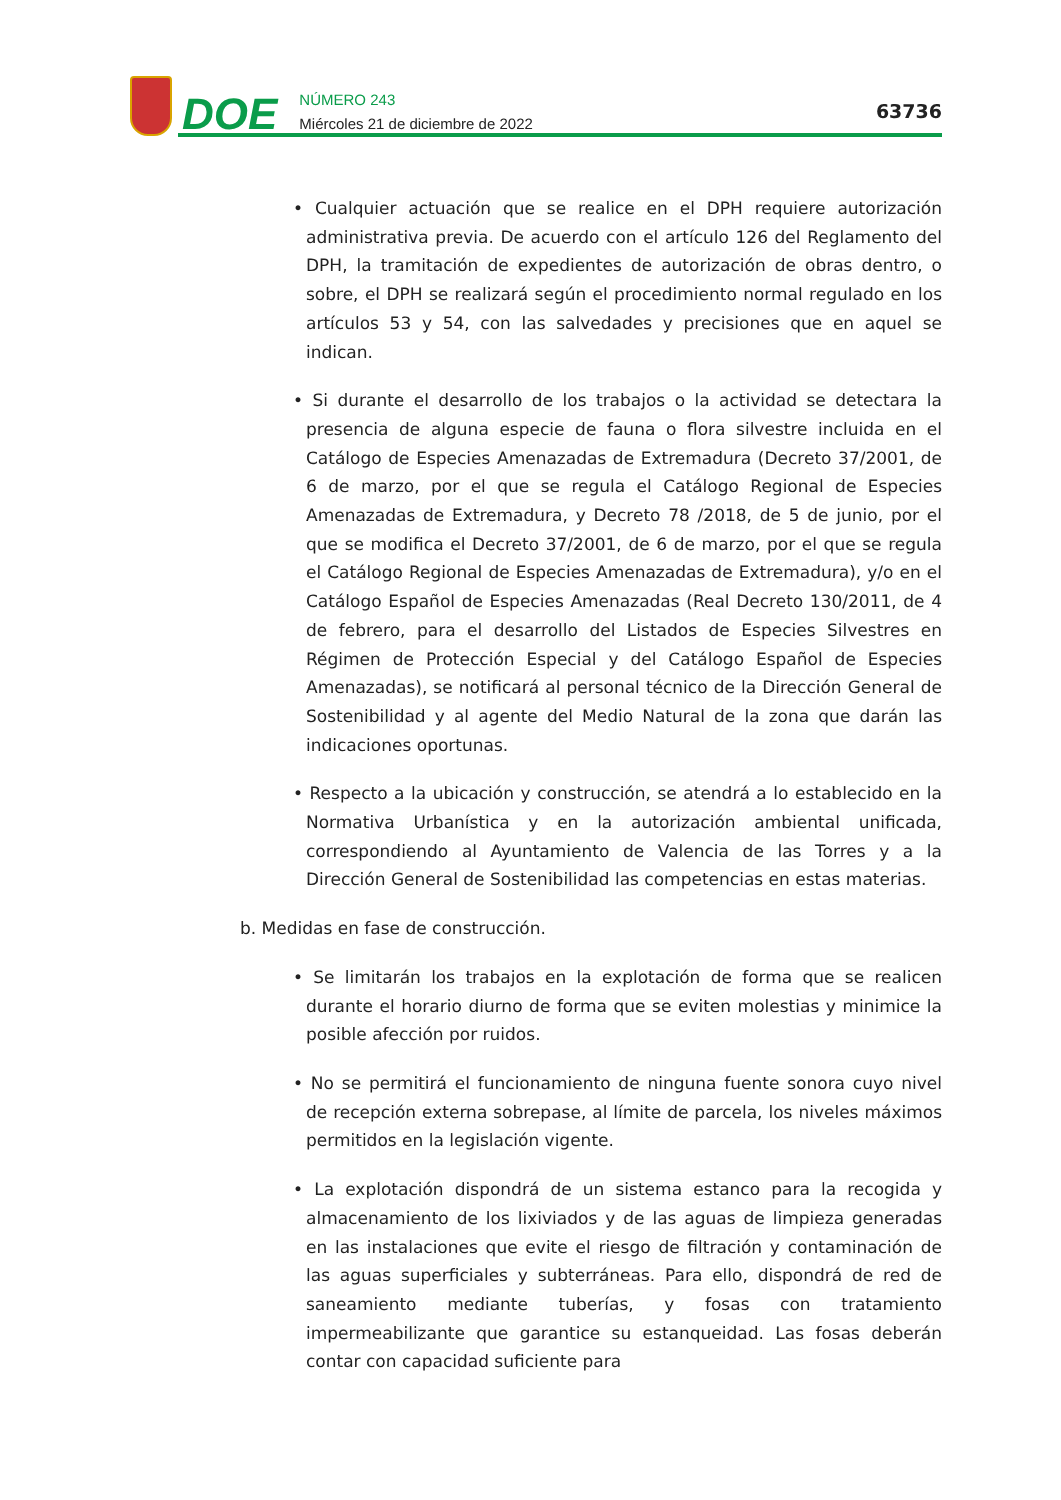DOE
NÚMERO 243
Miércoles 21 de diciembre de 2022
63736
• Cualquier actuación que se realice en el DPH requiere autorización administrativa previa. De acuerdo con el artículo 126 del Reglamento del DPH, la tramitación de expedientes de autorización de obras dentro, o sobre, el DPH se realizará según el procedimiento normal regulado en los artículos 53 y 54, con las salvedades y precisiones que en aquel se indican.
• Si durante el desarrollo de los trabajos o la actividad se detectara la presencia de alguna especie de fauna o flora silvestre incluida en el Catálogo de Especies Amenazadas de Extremadura (Decreto 37/2001, de 6 de marzo, por el que se regula el Catálogo Regional de Especies Amenazadas de Extremadura, y Decreto 78 /2018, de 5 de junio, por el que se modifica el Decreto 37/2001, de 6 de marzo, por el que se regula el Catálogo Regional de Especies Amenazadas de Extremadura), y/o en el Catálogo Español de Especies Amenazadas (Real Decreto 130/2011, de 4 de febrero, para el desarrollo del Listados de Especies Silvestres en Régimen de Protección Especial y del Catálogo Español de Especies Amenazadas), se notificará al personal técnico de la Dirección General de Sostenibilidad y al agente del Medio Natural de la zona que darán las indicaciones oportunas.
• Respecto a la ubicación y construcción, se atendrá a lo establecido en la Normativa Urbanística y en la autorización ambiental unificada, correspondiendo al Ayuntamiento de Valencia de las Torres y a la Dirección General de Sostenibilidad las competencias en estas materias.
b. Medidas en fase de construcción.
• Se limitarán los trabajos en la explotación de forma que se realicen durante el horario diurno de forma que se eviten molestias y minimice la posible afección por ruidos.
• No se permitirá el funcionamiento de ninguna fuente sonora cuyo nivel de recepción externa sobrepase, al límite de parcela, los niveles máximos permitidos en la legislación vigente.
• La explotación dispondrá de un sistema estanco para la recogida y almacenamiento de los lixiviados y de las aguas de limpieza generadas en las instalaciones que evite el riesgo de filtración y contaminación de las aguas superficiales y subterráneas. Para ello, dispondrá de red de saneamiento mediante tuberías, y fosas con tratamiento impermeabilizante que garantice su estanqueidad. Las fosas deberán contar con capacidad suficiente para